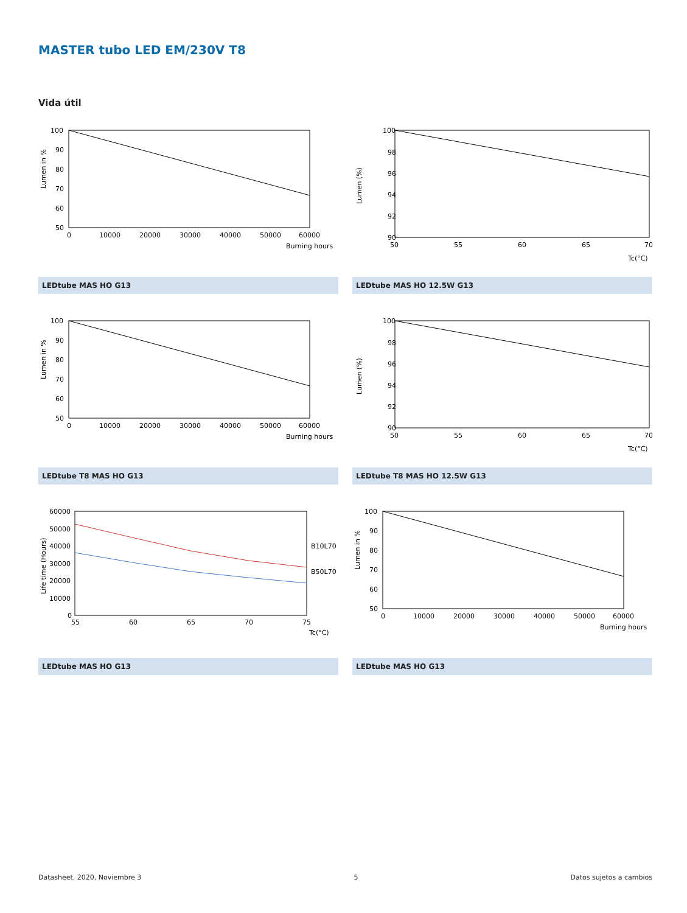MASTER tubo LED EM/230V T8
Vida útil
100
90
80
70
60
50
0
10000
20000
30000
40000
50000
60000
Burning hours
Lumen in %
LEDtube MAS HO G13
100
98
96
94
92
90
50
55
60
65
70
Tc(°C)
Lumen (%)
LEDtube MAS HO 12.5W G13
100
90
80
70
60
50
0
10000
20000
30000
40000
50000
60000
Burning hours
Lumen in %
LEDtube T8 MAS HO G13
100
98
96
94
92
90
50
55
60
65
70
Tc(°C)
Lumen (%)
LEDtube T8 MAS HO 12.5W G13
60000
50000
40000
30000
20000
10000
0
55
60
65
70
75
Tc(°C)
B10L70
B50L70
Life time (Hours)
LEDtube MAS HO G13
100
90
80
70
60
50
0
10000
20000
30000
40000
50000
60000
Burning hours
Lumen in %
LEDtube MAS HO G13
Datasheet, 2020, Noviembre 3 5 Datos sujetos a cambios